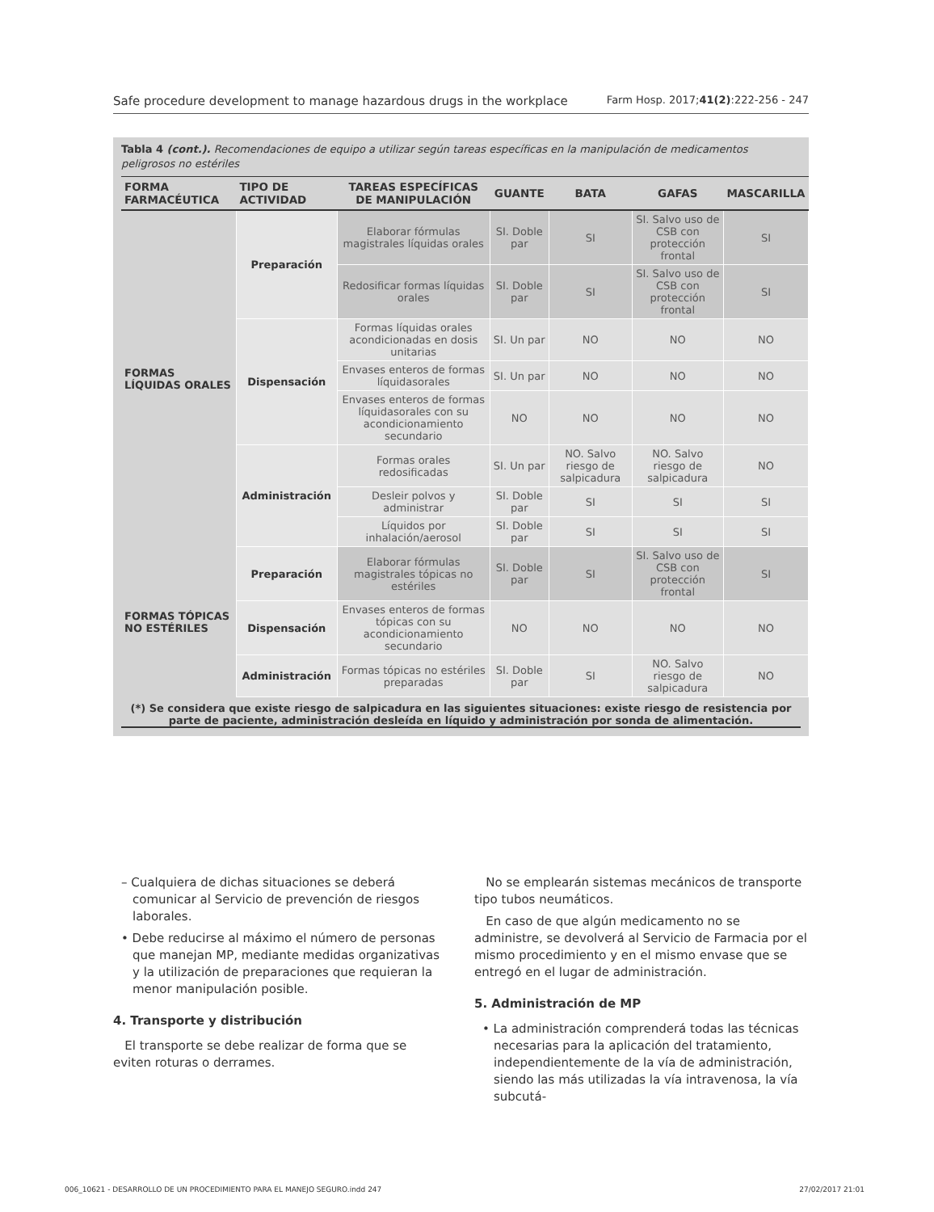Safe procedure development to manage hazardous drugs in the workplace Farm Hosp. 2017;41(2):222-256 - 247
Tabla 4 (cont.). Recomendaciones de equipo a utilizar según tareas específicas en la manipulación de medicamentos peligrosos no estériles
| FORMA FARMACÉUTICA | TIPO DE ACTIVIDAD | TAREAS ESPECÍFICAS DE MANIPULACIÓN | GUANTE | BATA | GAFAS | MASCARILLA |
| --- | --- | --- | --- | --- | --- | --- |
| FORMAS LÍQUIDAS ORALES | Preparación | Elaborar fórmulas magistrales líquidas orales | SI. Doble par | SI | SI. Salvo uso de CSB con protección frontal | SI |
| | | Redosificar formas líquidas orales | SI. Doble par | SI | SI. Salvo uso de CSB con protección frontal | SI |
| | Dispensación | Formas líquidas orales acondicionadas en dosis unitarias | SI. Un par | NO | NO | NO |
| | | Envases enteros de formas líquidasorales | SI. Un par | NO | NO | NO |
| | | Envases enteros de formas líquidasorales con su acondicionamiento secundario | NO | NO | NO | NO |
| | Administración | Formas orales redosificadas | SI. Un par | NO. Salvo riesgo de salpicadura | NO. Salvo riesgo de salpicadura | NO |
| | | Desleir polvos y administrar | SI. Doble par | SI | SI | SI |
| | | Líquidos por inhalación/aerosol | SI. Doble par | SI | SI | SI |
| FORMAS TÓPICAS NO ESTÉRILES | Preparación | Elaborar fórmulas magistrales tópicas no estériles | SI. Doble par | SI | SI. Salvo uso de CSB con protección frontal | SI |
| | Dispensación | Envases enteros de formas tópicas con su acondicionamiento secundario | NO | NO | NO | NO |
| | Administración | Formas tópicas no estériles preparadas | SI. Doble par | SI | NO. Salvo riesgo de salpicadura | NO |
(*) Se considera que existe riesgo de salpicadura en las siguientes situaciones: existe riesgo de resistencia por parte de paciente, administración desleída en líquido y administración por sonda de alimentación.
– Cualquiera de dichas situaciones se deberá comunicar al Servicio de prevención de riesgos laborales.
• Debe reducirse al máximo el número de personas que manejan MP, mediante medidas organizativas y la utilización de preparaciones que requieran la menor manipulación posible.
4. Transporte y distribución
El transporte se debe realizar de forma que se eviten roturas o derrames.
No se emplearán sistemas mecánicos de transporte tipo tubos neumáticos.
En caso de que algún medicamento no se administre, se devolverá al Servicio de Farmacia por el mismo procedimiento y en el mismo envase que se entregó en el lugar de administración.
5. Administración de MP
• La administración comprenderá todas las técnicas necesarias para la aplicación del tratamiento, independientemente de la vía de administración, siendo las más utilizadas la vía intravenosa, la vía subcutá-
006_10621 - DESARROLLO DE UN PROCEDIMIENTO PARA EL MANEJO SEGURO.indd 247 27/02/2017 21:01